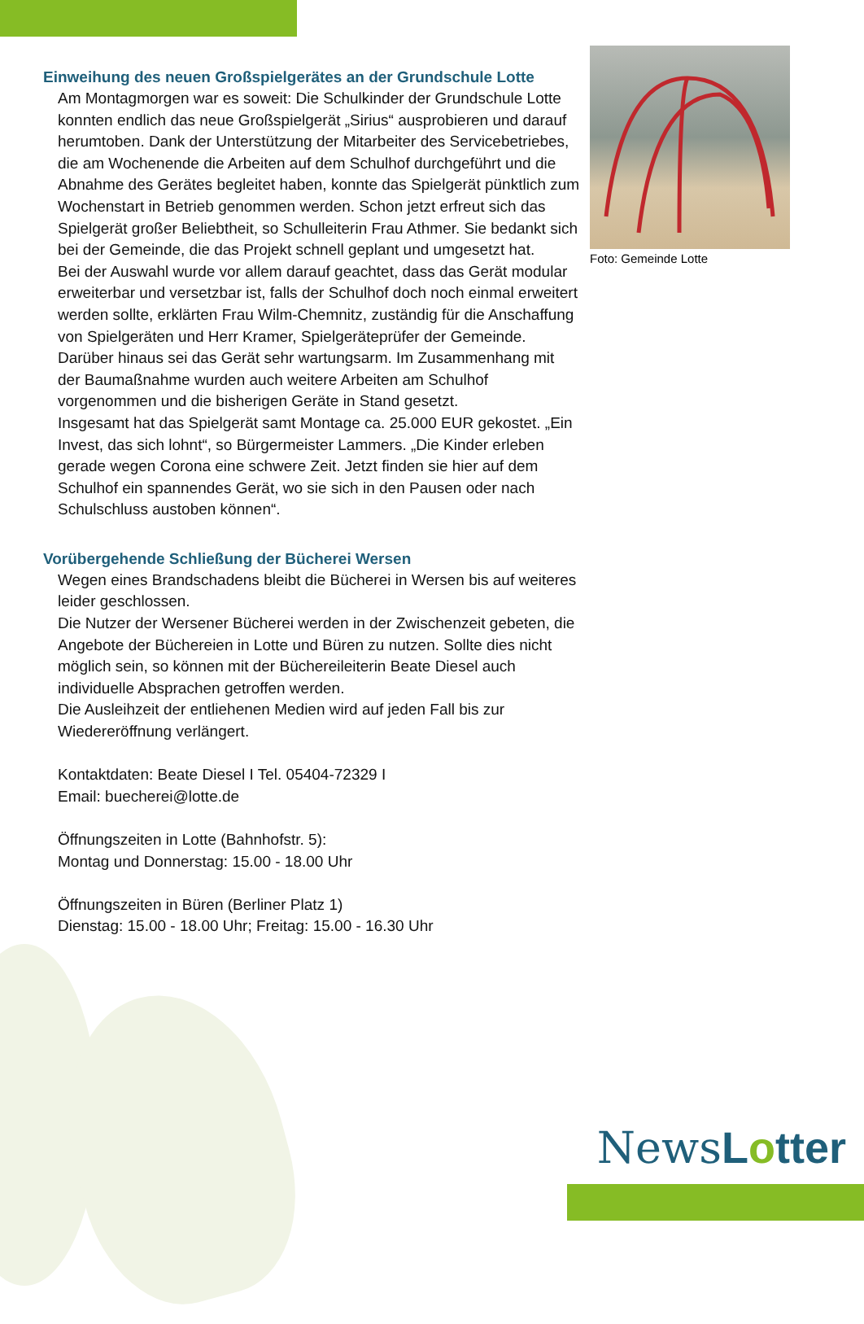Einweihung des neuen Großspielgerätes an der Grundschule Lotte
Am Montagmorgen war es soweit: Die Schulkinder der Grundschule Lotte konnten endlich das neue Großspielgerät „Sirius“ ausprobieren und darauf herumtoben. Dank der Unterstützung der Mitarbeiter des Servicebetriebes, die am Wochenende die Arbeiten auf dem Schulhof durchgeführt und die Abnahme des Gerätes begleitet haben, konnte das Spielgerät pünktlich zum Wochenstart in Betrieb genommen werden. Schon jetzt erfreut sich das Spielgerät großer Beliebtheit, so Schulleiterin Frau Athmer. Sie bedankt sich bei der Gemeinde, die das Projekt schnell geplant und umgesetzt hat.
Bei der Auswahl wurde vor allem darauf geachtet, dass das Gerät modular erweiterbar und versetzbar ist, falls der Schulhof doch noch einmal erweitert werden sollte, erklärten Frau Wilm-Chemnitz, zuständig für die Anschaffung von Spielgeräten und Herr Kramer, Spielgeräteprüfer der Gemeinde. Darüber hinaus sei das Gerät sehr wartungsarm. Im Zusammenhang mit der Baumaßnahme wurden auch weitere Arbeiten am Schulhof vorgenommen und die bisherigen Geräte in Stand gesetzt.
Insgesamt hat das Spielgerät samt Montage ca. 25.000 EUR gekostet. „Ein Invest, das sich lohnt“, so Bürgermeister Lammers. „Die Kinder erleben gerade wegen Corona eine schwere Zeit. Jetzt finden sie hier auf dem Schulhof ein spannendes Gerät, wo sie sich in den Pausen oder nach Schulschluss austoben können“.
Vorübergehende Schließung der Bücherei Wersen
Wegen eines Brandschadens bleibt die Bücherei in Wersen bis auf weiteres leider geschlossen.
Die Nutzer der Wersener Bücherei werden in der Zwischenzeit gebeten, die Angebote der Büchereien in Lotte und Büren zu nutzen. Sollte dies nicht möglich sein, so können mit der Büchereileiterin Beate Diesel auch individuelle Absprachen getroffen werden.
Die Ausleihzeit der entliehenen Medien wird auf jeden Fall bis zur Wiedereröffnung verlängert.
Kontaktdaten: Beate Diesel I Tel. 05404-72329 I
Email: buecherei@lotte.de
Öffnungszeiten in Lotte (Bahnhofstr. 5):
Montag und Donnerstag: 15.00 - 18.00 Uhr
Öffnungszeiten in Büren (Berliner Platz 1)
Dienstag: 15.00 - 18.00 Uhr; Freitag: 15.00 - 16.30 Uhr
Foto: Gemeinde Lotte
NewsLotter